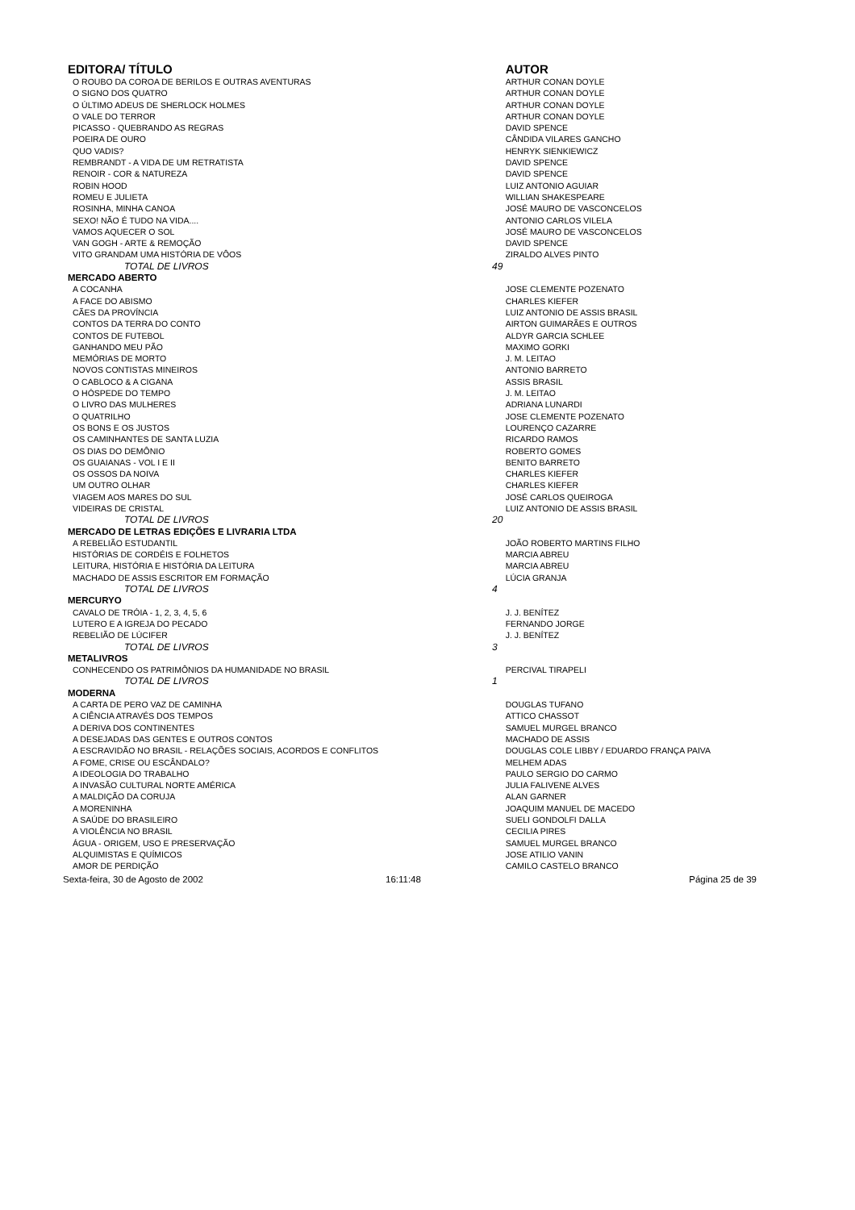| EDITORA/ TÍTULO | | AUTOR |
| --- | --- | --- |
| O ROUBO DA COROA DE BERILOS E OUTRAS AVENTURAS | | ARTHUR CONAN DOYLE |
| O SIGNO DOS QUATRO | | ARTHUR CONAN DOYLE |
| O ÚLTIMO ADEUS DE SHERLOCK HOLMES | | ARTHUR CONAN DOYLE |
| O VALE DO TERROR | | ARTHUR CONAN DOYLE |
| PICASSO - QUEBRANDO AS REGRAS | | DAVID SPENCE |
| POEIRA DE OURO | | CÂNDIDA VILARES GANCHO |
| QUO VADIS? | | HENRYK SIENKIEWICZ |
| REMBRANDT - A VIDA DE UM RETRATISTA | | DAVID SPENCE |
| RENOIR - COR & NATUREZA | | DAVID SPENCE |
| ROBIN HOOD | | LUIZ ANTONIO AGUIAR |
| ROMEU E JULIETA | | WILLIAN SHAKESPEARE |
| ROSINHA, MINHA CANOA | | JOSÉ MAURO DE VASCONCELOS |
| SEXO! NÃO É TUDO NA VIDA.... | | ANTONIO CARLOS VILELA |
| VAMOS AQUECER O SOL | | JOSÉ MAURO DE VASCONCELOS |
| VAN GOGH - ARTE & REMOÇÃO | | DAVID SPENCE |
| VITO GRANDAM UMA HISTÓRIA DE VÔOS | | ZIRALDO ALVES PINTO |
| TOTAL DE LIVROS | 49 | |
| MERCADO ABERTO | | |
| A COCANHA | | JOSE CLEMENTE POZENATO |
| A FACE DO ABISMO | | CHARLES KIEFER |
| CÃES DA PROVÍNCIA | | LUIZ ANTONIO DE ASSIS BRASIL |
| CONTOS DA TERRA DO CONTO | | AIRTON GUIMARÃES E OUTROS |
| CONTOS DE FUTEBOL | | ALDYR GARCIA SCHLEE |
| GANHANDO MEU PÃO | | MAXIMO GORKI |
| MEMÓRIAS DE MORTO | | J. M. LEITAO |
| NOVOS CONTISTAS MINEIROS | | ANTONIO BARRETO |
| O CABLOCO & A CIGANA | | ASSIS BRASIL |
| O HÓSPEDE DO TEMPO | | J. M. LEITAO |
| O LIVRO DAS MULHERES | | ADRIANA LUNARDI |
| O QUATRILHO | | JOSE CLEMENTE POZENATO |
| OS BONS E OS JUSTOS | | LOURENÇO CAZARRE |
| OS CAMINHANTES DE SANTA LUZIA | | RICARDO RAMOS |
| OS DIAS DO DEMÔNIO | | ROBERTO GOMES |
| OS GUAIANAS - VOL I E II | | BENITO BARRETO |
| OS OSSOS DA NOIVA | | CHARLES KIEFER |
| UM OUTRO OLHAR | | CHARLES KIEFER |
| VIAGEM AOS MARES DO SUL | | JOSÉ CARLOS QUEIROGA |
| VIDEIRAS DE CRISTAL | | LUIZ ANTONIO DE ASSIS BRASIL |
| TOTAL DE LIVROS | 20 | |
| MERCADO DE LETRAS EDIÇÕES E LIVRARIA LTDA | | |
| A REBELIÃO ESTUDANTIL | | JOÃO ROBERTO MARTINS FILHO |
| HISTÓRIAS DE CORDÉIS E FOLHETOS | | MARCIA ABREU |
| LEITURA, HISTÓRIA E HISTÓRIA DA LEITURA | | MARCIA ABREU |
| MACHADO DE ASSIS ESCRITOR EM FORMAÇÃO | | LÚCIA GRANJA |
| TOTAL DE LIVROS | 4 | |
| MERCURYO | | |
| CAVALO DE TRÓIA - 1, 2, 3, 4, 5, 6 | | J. J. BENÍTEZ |
| LUTERO E A IGREJA DO PECADO | | FERNANDO JORGE |
| REBELIÃO DE LÚCIFER | | J. J. BENÍTEZ |
| TOTAL DE LIVROS | 3 | |
| METALIVROS | | |
| CONHECENDO OS PATRIMÔNIOS DA HUMANIDADE NO BRASIL | | PERCIVAL TIRAPELI |
| TOTAL DE LIVROS | 1 | |
| MODERNA | | |
| A CARTA DE PERO VAZ DE CAMINHA | | DOUGLAS TUFANO |
| A CIÊNCIA ATRAVÉS DOS TEMPOS | | ATTICO CHASSOT |
| A DERIVA DOS CONTINENTES | | SAMUEL MURGEL BRANCO |
| A DESEJADAS DAS GENTES E OUTROS CONTOS | | MACHADO DE ASSIS |
| A ESCRAVIDÃO NO BRASIL - RELAÇÕES SOCIAIS, ACORDOS E CONFLITOS | | DOUGLAS COLE LIBBY / EDUARDO FRANÇA PAIVA |
| A FOME, CRISE OU ESCÂNDALO? | | MELHEM ADAS |
| A IDEOLOGIA DO TRABALHO | | PAULO SERGIO DO CARMO |
| A INVASÃO CULTURAL NORTE AMÉRICA | | JULIA FALIVENE ALVES |
| A MALDIÇÃO DA CORUJA | | ALAN GARNER |
| A MORENINHA | | JOAQUIM MANUEL DE MACEDO |
| A SAÚDE DO BRASILEIRO | | SUELI GONDOLFI DALLA |
| A VIOLÊNCIA NO BRASIL | | CECILIA PIRES |
| ÁGUA - ORIGEM, USO E PRESERVAÇÃO | | SAMUEL MURGEL BRANCO |
| ALQUIMISTAS E QUÍMICOS | | JOSE ATILIO VANIN |
| AMOR DE PERDIÇÃO | | CAMILO CASTELO BRANCO |
| Sexta-feira, 30 de Agosto de 2002 | 16:11:48 | Página 25 de 39 |